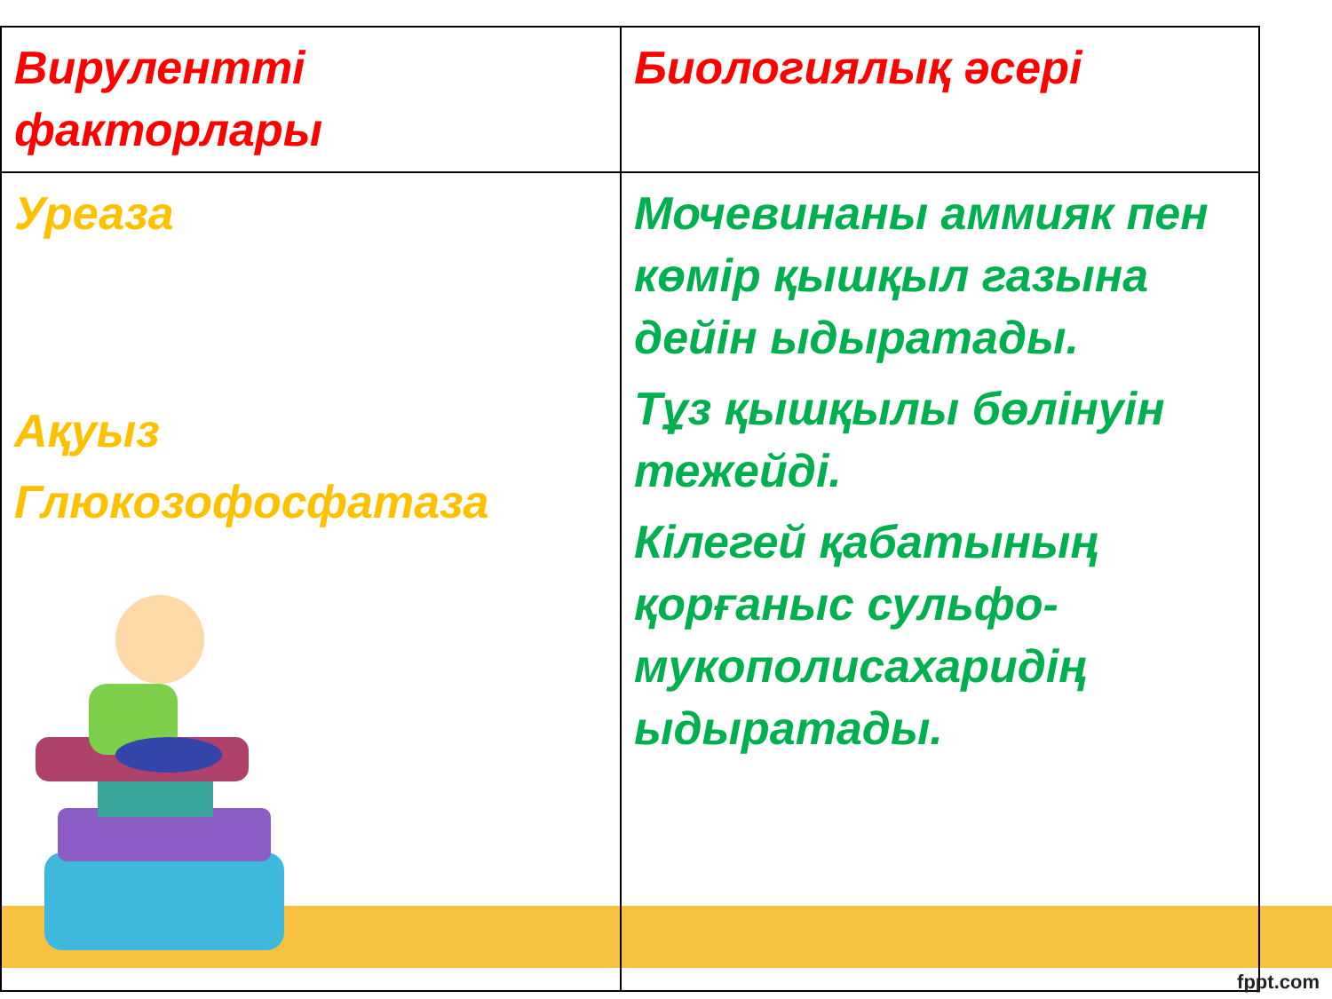| Вирулентті факторлары | Биологиялық әсері |
| Уреаза Ақуыз Глюкозофосфатаза | Мочевинаны аммияк пен көмір қышқыл газына дейін ыдыратады. Тұз қышқылы бөлінуін тежейді. Кілегей қабатының қорғаныс сульфо-мукополисахаридің ыдыратады. |
fppt.com